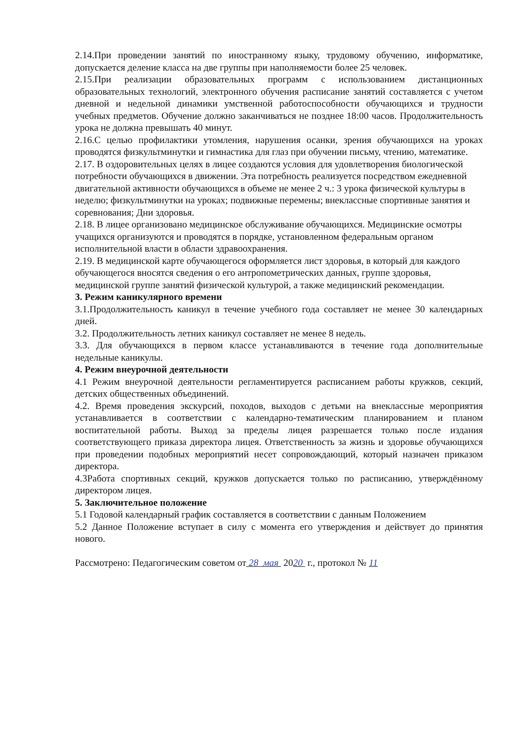2.14.При проведении занятий по иностранному языку, трудовому обучению, информатике, допускается деление класса на две группы при наполняемости более 25 человек.
2.15.При реализации образовательных программ с использованием дистанционных образовательных технологий, электронного обучения расписание занятий составляется с учетом дневной и недельной динамики умственной работоспособности обучающихся и трудности учебных предметов. Обучение должно заканчиваться не позднее 18:00 часов. Продолжительность урока не должна превышать 40 минут.
2.16.С целью профилактики утомления, нарушения осанки, зрения обучающихся на уроках проводятся физкультминутки и гимнастика для глаз при обучении письму, чтению, математике.
2.17. В оздоровительных целях в лицее создаются условия для удовлетворения биологической потребности обучающихся в движении. Эта потребность реализуется посредством ежедневной двигательной активности обучающихся в объеме не менее 2 ч.: 3 урока физической культуры в неделю; физкультминутки на уроках; подвижные перемены; внеклассные спортивные занятия и соревнования; Дни здоровья.
2.18. В лицее организовано медицинское обслуживание обучающихся. Медицинские осмотры учащихся организуются и проводятся в порядке, установленном федеральным органом исполнительной власти в области здравоохранения.
2.19. В медицинской карте обучающегося оформляется лист здоровья, в который для каждого обучающегося вносятся сведения о его антропометрических данных, группе здоровья, медицинской группе занятий физической культурой, а также медицинский рекомендации.
3. Режим каникулярного времени
3.1.Продолжительность каникул в течение учебного года составляет не менее 30 календарных дней.
3.2. Продолжительность летних каникул составляет не менее 8 недель.
3.3. Для обучающихся в первом классе устанавливаются в течение года дополнительные недельные каникулы.
4. Режим внеурочной деятельности
4.1 Режим внеурочной деятельности регламентируется расписанием работы кружков, секций, детских общественных объединений.
4.2. Время проведения экскурсий, походов, выходов с детьми на внеклассные мероприятия устанавливается в соответствии с календарно-тематическим планированием и планом воспитательной работы. Выход за пределы лицея разрешается только после издания соответствующего приказа директора лицея. Ответственность за жизнь и здоровье обучающихся при проведении подобных мероприятий несет сопровождающий, который назначен приказом директора.
4.3Работа спортивных секций, кружков допускается только по расписанию, утверждённому директором лицея.
5. Заключительное положение
5.1 Годовой календарный график составляется в соответствии с данным Положением
5.2 Данное Положение вступает в силу с момента его утверждения и действует до принятия нового.
Рассмотрено: Педагогическим советом от 28 мая 2020 г., протокол № 11